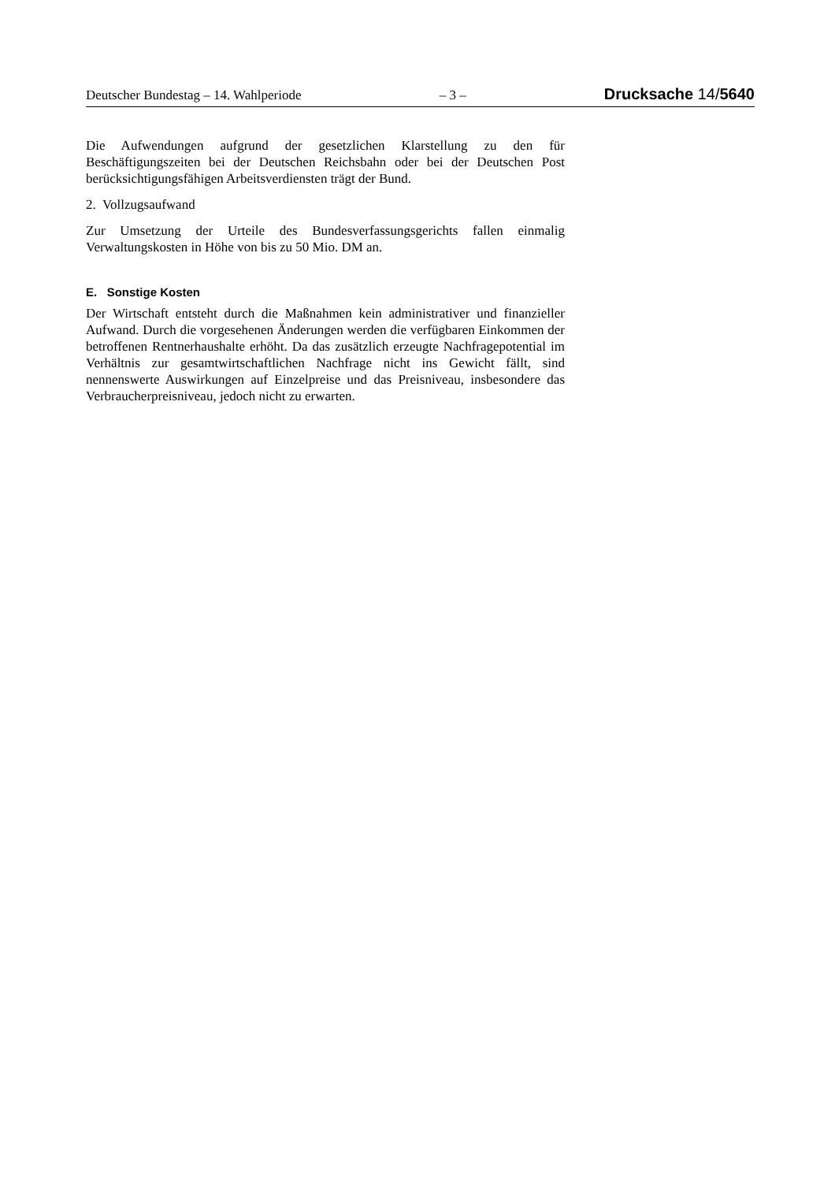Deutscher Bundestag – 14. Wahlperiode – 3 – Drucksache 14/5640
Die Aufwendungen aufgrund der gesetzlichen Klarstellung zu den für Beschäftigungszeiten bei der Deutschen Reichsbahn oder bei der Deutschen Post berücksichtigungsfähigen Arbeitsverdiensten trägt der Bund.
2. Vollzugsaufwand
Zur Umsetzung der Urteile des Bundesverfassungsgerichts fallen einmalig Verwaltungskosten in Höhe von bis zu 50 Mio. DM an.
E. Sonstige Kosten
Der Wirtschaft entsteht durch die Maßnahmen kein administrativer und finanzieller Aufwand. Durch die vorgesehenen Änderungen werden die verfügbaren Einkommen der betroffenen Rentnerhaushalte erhöht. Da das zusätzlich erzeugte Nachfragepotential im Verhältnis zur gesamtwirtschaftlichen Nachfrage nicht ins Gewicht fällt, sind nennenswerte Auswirkungen auf Einzelpreise und das Preisniveau, insbesondere das Verbraucherpreisniveau, jedoch nicht zu erwarten.